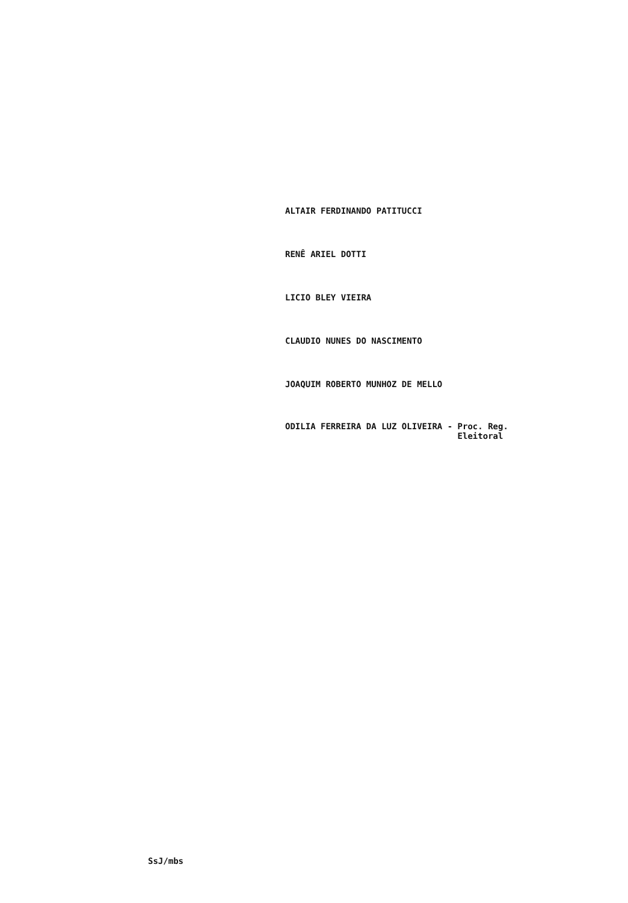ALTAIR FERDINANDO PATITUCCI
RENÊ ARIEL DOTTI
LICIO BLEY VIEIRA
CLAUDIO NUNES DO NASCIMENTO
JOAQUIM ROBERTO MUNHOZ DE MELLO
ODILIA FERREIRA DA LUZ OLIVEIRA - Proc. Reg.
Eleitoral
SsJ/mbs